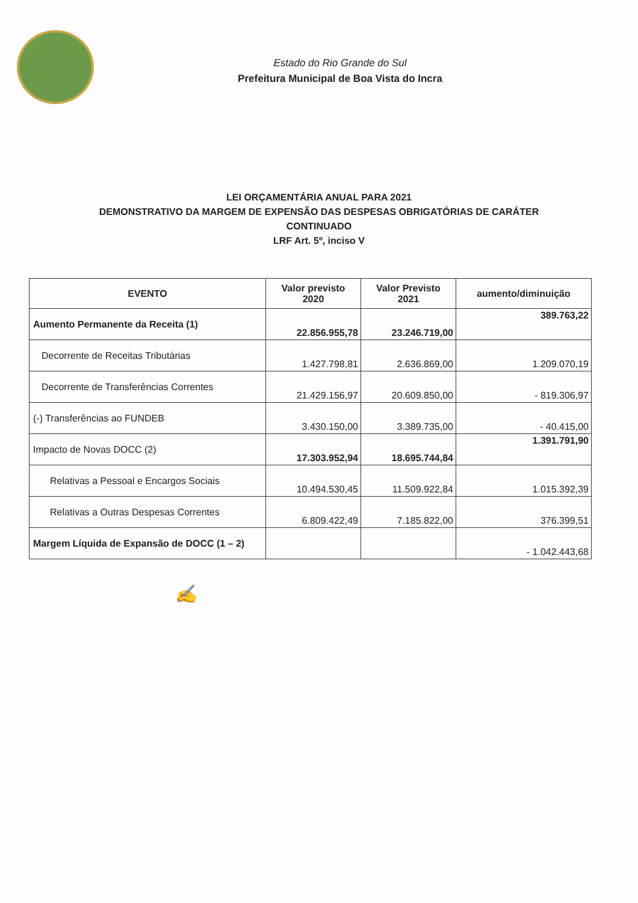Estado do Rio Grande do Sul
Prefeitura Municipal de Boa Vista do Incra
LEI ORÇAMENTÁRIA ANUAL PARA 2021
DEMONSTRATIVO DA MARGEM DE EXPENSÃO DAS DESPESAS OBRIGATÓRIAS DE CARÁTER
CONTINUADO
LRF Art. 5º, inciso V
| EVENTO | Valor previsto 2020 | Valor Previsto 2021 | aumento/diminuição |
| --- | --- | --- | --- |
| Aumento Permanente da Receita (1) | 22.856.955,78 | 23.246.719,00 | 389.763,22 |
| Decorrente de Receitas Tributárias | 1.427.798,81 | 2.636.869,00 | 1.209.070,19 |
| Decorrente de Transferências Correntes | 21.429.156,97 | 20.609.850,00 | - 819.306,97 |
| (-) Transferências ao FUNDEB | 3.430.150,00 | 3.389.735,00 | - 40.415,00 |
| Impacto de Novas DOCC (2) | 17.303.952,94 | 18.695.744,84 | 1.391.791,90 |
| Relativas a Pessoal e Encargos Sociais | 10.494.530,45 | 11.509.922,84 | 1.015.392,39 |
| Relativas a Outras Despesas Correntes | 6.809.422,49 | 7.185.822,00 | 376.399,51 |
| Margem Líquida de Expansão de DOCC (1 – 2) | | | - 1.042.443,68 |
✍